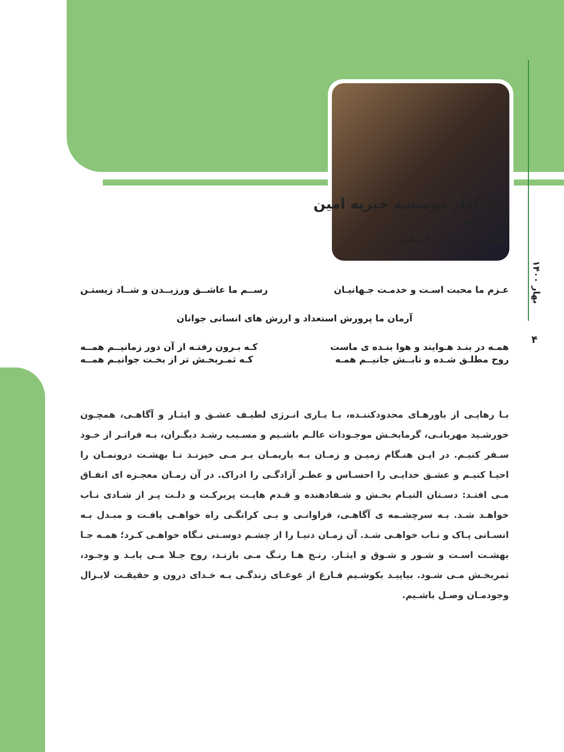بهار ۱۴۰۰
۴
بنیانگذار موسسه خیریه امین آراسته
پروین تاج آراسته کرمانی
عـزم ما محبت اسـت و خدمـت جـهانیـان رســم ما عاشــق ورزیــدن و شــاد زیستـن
آرمان ما پرورش استعداد و ارزش های انسانی جوانان
همـه در بنـد هـوایند و هوا بنـده ی ماست کـه بـرون رفتـه از آن دور زمانیــم همــه
روح مطلـق شـده و تابــش جانیــم همـه کـه ثمـربخـش تر از بخـت جوانیـم همــه
بـا رهایـی از باورهـای محدودکننـده، بـا یـاری انـرژی لطیـف عشـق و ایثـار و آگاهـی، همچـون خورشـید مهربانـی، گرمابخـش موجـودات عالـم باشـیم و مسـبب رشـد دیگـران، بـه فراتـر از خـود سـفر کنیـم. در ایـن هنـگام زمیـن و زمـان بـه یاریمـان بـر مـی خیزنـد تـا بهشـت درونمـان را احیـا کنیـم و عشـق خدایـی را احسـاس و عطـر آزادگـی را ادراک. در آن زمـان معجـزه ای اتفـاق مـی افتـد: دسـتان التیـام بخـش و شـفادهنده و قـدم هایـت پربرکـت و دلـت پـر از شـادی نـاب خواهـد شـد. بـه سرچشـمه ی آگاهـی، فراوانـی و بـی کرانگـی راه خواهـی یافـت و مبـدل بـه انسـانی پـاک و نـاب خواهـی شـد. آن زمـان دنیـا را از چشـم دوسـتی نـگاه خواهـی کـرد؛ همـه جـا بهشـت اسـت و شـور و شـوق و ایثـار. رنـج هـا رنـگ مـی بازنـد، روح جـلا مـی یابـد و وجـود، ثمربخـش مـی شـود. بیاییـد بکوشـیم فـارغ از غوغـای زندگـی بـه خـدای درون و حقیقـت لایـزال وجودمـان وصـل باشـیم.